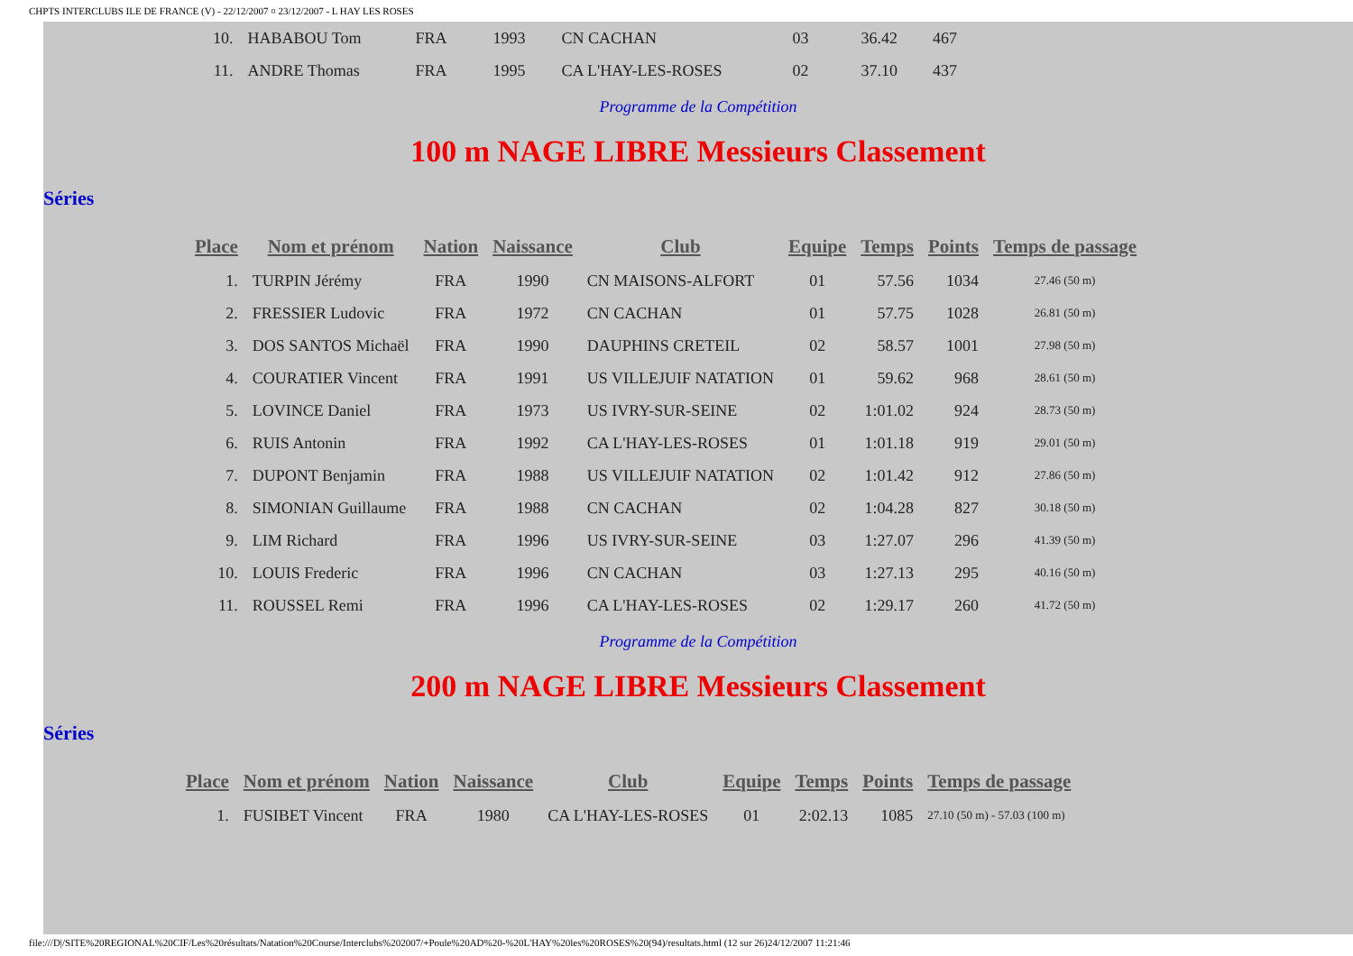CHPTS INTERCLUBS ILE DE FRANCE (V) - 22/12/2007 ¤ 23/12/2007 - L HAY LES ROSES
| 10. | HABABOU Tom | FRA | 1993 | CN CACHAN | 03 | 36.42 | 467 |
| 11. | ANDRE Thomas | FRA | 1995 | CA L'HAY-LES-ROSES | 02 | 37.10 | 437 |
Programme de la Compétition
100 m NAGE LIBRE Messieurs Classement
Séries
| Place | Nom et prénom | Nation | Naissance | Club | Equipe | Temps | Points | Temps de passage |
| --- | --- | --- | --- | --- | --- | --- | --- | --- |
| 1. | TURPIN Jérémy | FRA | 1990 | CN MAISONS-ALFORT | 01 | 57.56 | 1034 | 27.46 (50 m) |
| 2. | FRESSIER Ludovic | FRA | 1972 | CN CACHAN | 01 | 57.75 | 1028 | 26.81 (50 m) |
| 3. | DOS SANTOS Michaël | FRA | 1990 | DAUPHINS CRETEIL | 02 | 58.57 | 1001 | 27.98 (50 m) |
| 4. | COURATIER Vincent | FRA | 1991 | US VILLEJUIF NATATION | 01 | 59.62 | 968 | 28.61 (50 m) |
| 5. | LOVINCE Daniel | FRA | 1973 | US IVRY-SUR-SEINE | 02 | 1:01.02 | 924 | 28.73 (50 m) |
| 6. | RUIS Antonin | FRA | 1992 | CA L'HAY-LES-ROSES | 01 | 1:01.18 | 919 | 29.01 (50 m) |
| 7. | DUPONT Benjamin | FRA | 1988 | US VILLEJUIF NATATION | 02 | 1:01.42 | 912 | 27.86 (50 m) |
| 8. | SIMONIAN Guillaume | FRA | 1988 | CN CACHAN | 02 | 1:04.28 | 827 | 30.18 (50 m) |
| 9. | LIM Richard | FRA | 1996 | US IVRY-SUR-SEINE | 03 | 1:27.07 | 296 | 41.39 (50 m) |
| 10. | LOUIS Frederic | FRA | 1996 | CN CACHAN | 03 | 1:27.13 | 295 | 40.16 (50 m) |
| 11. | ROUSSEL Remi | FRA | 1996 | CA L'HAY-LES-ROSES | 02 | 1:29.17 | 260 | 41.72 (50 m) |
Programme de la Compétition
200 m NAGE LIBRE Messieurs Classement
Séries
| Place | Nom et prénom | Nation | Naissance | Club | Equipe | Temps | Points | Temps de passage |
| --- | --- | --- | --- | --- | --- | --- | --- | --- |
| 1. | FUSIBET Vincent | FRA | 1980 | CA L'HAY-LES-ROSES | 01 | 2:02.13 | 1085 | 27.10 (50 m) - 57.03 (100 m) |
file:///D|/SITE%20REGIONAL%20CIF/Les%20résultats/Natation%20Course/Interclubs%202007/+Poule%20AD%20-%20L'HAY%20les%20ROSES%20(94)/resultats.html (12 sur 26)24/12/2007 11:21:46